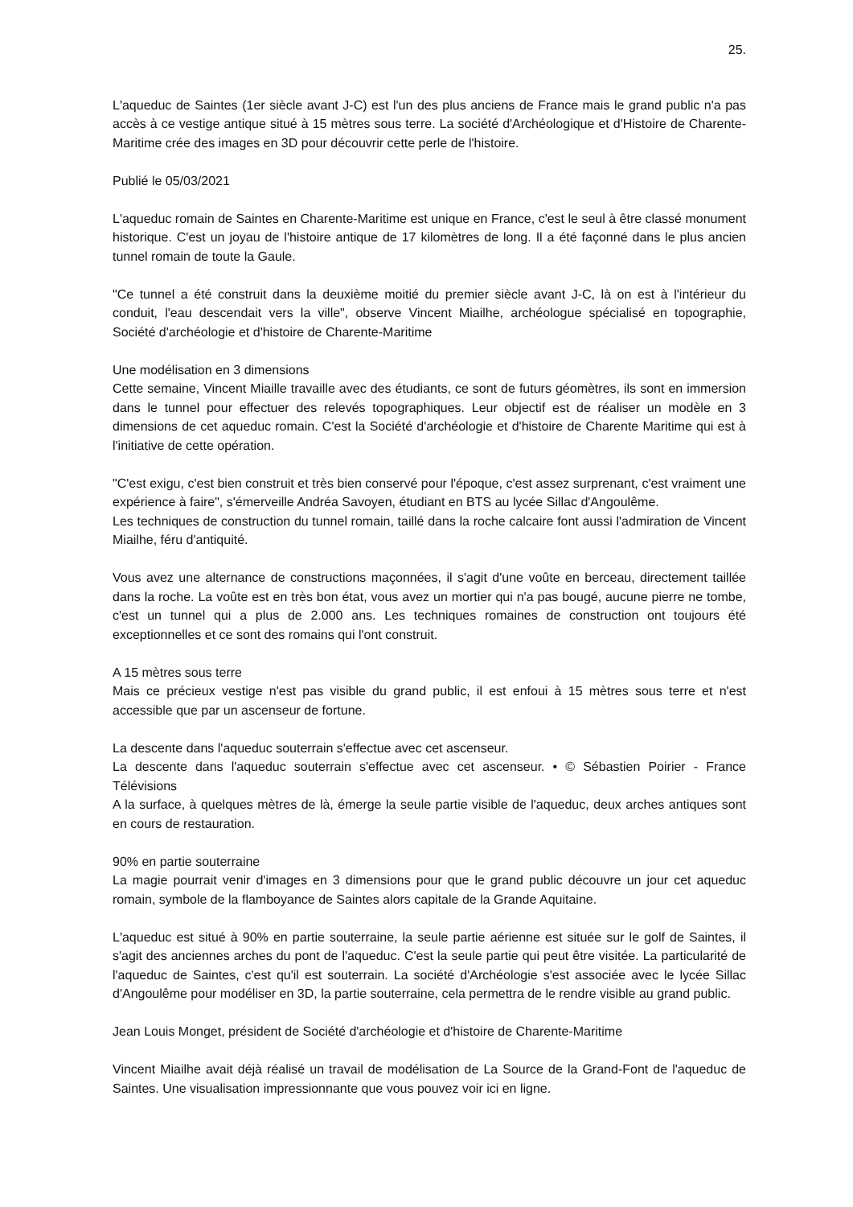25.
L'aqueduc de Saintes (1er siècle avant J-C) est l'un des plus anciens de France mais le grand public n'a pas accès à ce vestige antique situé à 15 mètres sous terre. La société d'Archéologique et d'Histoire de Charente-Maritime crée des images en 3D pour découvrir cette perle de l'histoire.
Publié le 05/03/2021
L'aqueduc romain de Saintes en Charente-Maritime est unique en France, c'est le seul à être classé monument historique. C'est un joyau de l'histoire antique de 17 kilomètres de long. Il a été façonné dans le plus ancien tunnel romain de toute la Gaule.
"Ce tunnel a été construit dans la deuxième moitié du premier siècle avant J-C, là on est à l'intérieur du conduit, l'eau descendait vers la ville", observe Vincent Miailhe, archéologue spécialisé en topographie, Société d'archéologie et d'histoire de Charente-Maritime
Une modélisation en 3 dimensions
Cette semaine, Vincent Miaille travaille avec des étudiants, ce sont de futurs géomètres, ils sont en immersion dans le tunnel pour effectuer des relevés topographiques. Leur objectif est de réaliser un modèle en 3 dimensions de cet aqueduc romain. C'est la Société d'archéologie et d'histoire de Charente Maritime qui est à l'initiative de cette opération.
"C'est exigu, c'est bien construit et très bien conservé pour l'époque, c'est assez surprenant, c'est vraiment une expérience à faire", s'émerveille Andréa Savoyen, étudiant en BTS au lycée Sillac d'Angoulême.
Les techniques de construction du tunnel romain, taillé dans la roche calcaire font aussi l'admiration de Vincent Miailhe, féru d'antiquité.
Vous avez une alternance de constructions maçonnées, il s'agit d'une voûte en berceau, directement taillée dans la roche. La voûte est en très bon état, vous avez un mortier qui n'a pas bougé, aucune pierre ne tombe, c'est un tunnel qui a plus de 2.000 ans. Les techniques romaines de construction ont toujours été exceptionnelles et ce sont des romains qui l'ont construit.
A 15 mètres sous terre
Mais ce précieux vestige n'est pas visible du grand public, il est enfoui à 15 mètres sous terre et n'est accessible que par un ascenseur de fortune.
La descente dans l'aqueduc souterrain s'effectue avec cet ascenseur.
La descente dans l'aqueduc souterrain s'effectue avec cet ascenseur. • © Sébastien Poirier - France Télévisions
A la surface, à quelques mètres de là, émerge la seule partie visible de l'aqueduc, deux arches antiques sont en cours de restauration.
90% en partie souterraine
La magie pourrait venir d'images en 3 dimensions pour que le grand public découvre un jour cet aqueduc romain, symbole de la flamboyance de Saintes alors capitale de la Grande Aquitaine.
L'aqueduc est situé à 90% en partie souterraine, la seule partie aérienne est située sur le golf de Saintes, il s'agit des anciennes arches du pont de l'aqueduc. C'est la seule partie qui peut être visitée. La particularité de l'aqueduc de Saintes, c'est qu'il est souterrain. La société d'Archéologie s'est associée avec le lycée Sillac d'Angoulême pour modéliser en 3D, la partie souterraine, cela permettra de le rendre visible au grand public.
Jean Louis Monget, président de Société d'archéologie et d'histoire de Charente-Maritime
Vincent Miailhe avait déjà réalisé un travail de modélisation de La Source de la Grand-Font de l'aqueduc de Saintes. Une visualisation impressionnante que vous pouvez voir ici en ligne.